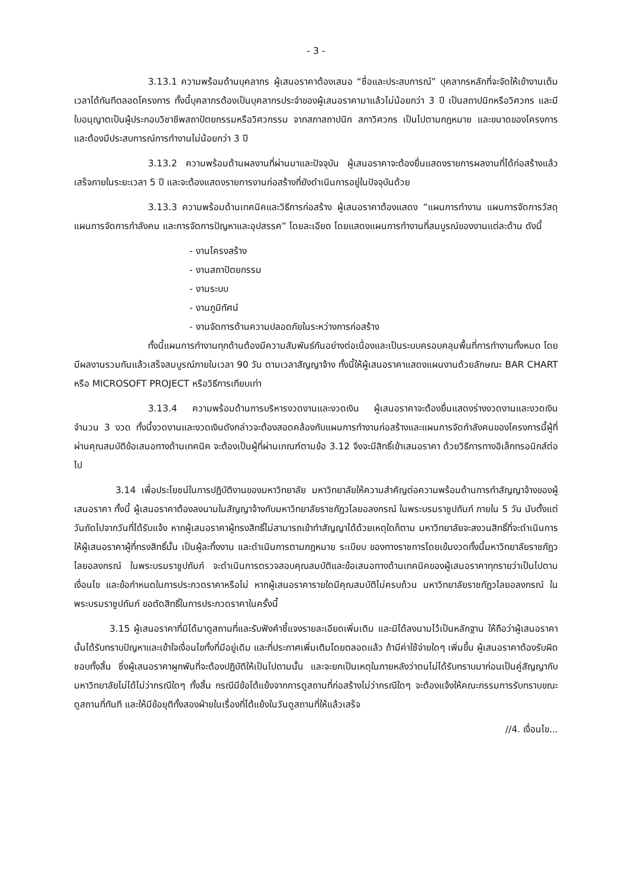- 3 -
3.13.1 ความพร้อมด้านบุคลากร ผู้เสนอราคาต้องเสนอ “ชื่อและประสบการณ์” บุคลากรหลักที่จะจัดให้เข้างานเต็มเวลาได้ทันทีตลอดโครงการ ทั้งนี้บุคลากรต้องเป็นบุคลากรประจำของผู้เสนอราคามาแล้วไม่น้อยกว่า 3 ปี เป็นสถาปนิกหรือวิศวกร และมีใบอนุญาตเป็นผู้ประกอบวิชาชีพสถาปัตยกรรมหรือวิศวกรรม จากสภาสถาปนิก สภาวิศวกร เป็นไปตามกฎหมาย และขนาดของโครงการ และต้องมีประสบการณ์การทำงานไม่น้อยกว่า 3 ปี
3.13.2 ความพร้อมด้านผลงานที่ผ่านมาและปัจจุบัน ผู้เสนอราคาจะต้องยื่นแสดงรายการผลงานที่ได้ก่อสร้างแล้วเสร็จภายในระยะเวลา 5 ปี และจะต้องแสดงรายการงานก่อสร้างที่ยังดำเนินการอยู่ในปัจจุบันด้วย
3.13.3 ความพร้อมด้านเทคนิคและวิธีการก่อสร้าง ผู้เสนอราคาต้องแสดง “แผนการทำงาน แผนการจัดการวัสดุ แผนการจัดการกำลังคน และการจัดการปัญหาและอุปสรรค” โดยละเอียด โดยแสดงแผนการทำงานที่สมบูรณ์ของงานแต่ละด้าน ดังนี้
- งานโครงสร้าง
- งานสถาปัตยกรรม
- งานระบบ
- งานภูมิทัศน์
- งานจัดการด้านความปลอดภัยในระหว่างการก่อสร้าง
ทั้งนี้แผนการทำงานทุกด้านต้องมีความสัมพันธ์กันอย่างต่อเนื่องและเป็นระบบครอบคลุมพื้นที่การทำงานทั้งหมด โดยมีผลงานรวมกันแล้วเสร็จสมบูรณ์ภายในเวลา 90 วัน ตามเวลาสัญญาจ้าง ทั้งนี้ให้ผู้เสนอราคาแสดงแผนงานด้วยลักษณะ BAR CHART หรือ MICROSOFT PROJECT หรือวิธีการเทียบเท่า
3.13.4 ความพร้อมด้านการบริหารงวดงานและงวดเงิน ผู้เสนอราคาจะต้องยื่นแสดงร่างงวดงานและงวดเงิน จำนวน 3 งวด ทั้งนี้งวดงานและงวดเงินดังกล่าวจะต้องสอดคล้องกับแผนการทำงานก่อสร้างและแผนการจัดกำลังคนของโครงการนี้ผู้ที่ผ่านคุณสมบัติข้อเสนอทางด้านเทคนิค จะต้องเป็นผู้ที่ผ่านเกณฑ์ตามข้อ 3.12 จึงจะมีสิทธิ์เข้าเสนอราคา ด้วยวิธีการทางอิเล็กทรอนิกส์ต่อไป
3.14 เพื่อประโยชน์ในการปฏิบัติงานของมหาวิทยาลัย มหาวิทยาลัยให้ความสำคัญต่อความพร้อมด้านการทำสัญญาจ้างของผู้เสนอราคา ทั้งนี้ ผู้เสนอราคาต้องลงนามในสัญญาจ้างกับมหาวิทยาลัยราชภัฏวไลยอลงกรณ์ ในพระบรมราชูปถัมภ์ ภายใน 5 วัน นับตั้งแต่วันถัดไปจากวันที่ได้รับแจ้ง หากผู้เสนอราคาผู้ทรงสิทธิ์ไม่สามารถเข้าทำสัญญาได้ด้วยเหตุใดก็ตาม มหาวิทยาลัยจะสงวนสิทธิ์ที่จะดำเนินการให้ผู้เสนอราคาผู้ที่ทรงสิทธิ์นั้น เป็นผู้ละทิ้งงาน และดำเนินการตามกฎหมาย ระเบียบ ของทางราชการโดยเข้มงวดทั้งนี้มหาวิทยาลัยราชภัฏวไลยอลงกรณ์ ในพระบรมราชูปถัมภ์ จะดำเนินการตรวจสอบคุณสมบัติและข้อเสนอทางด้านเทคนิคของผู้เสนอราคาทุกรายว่าเป็นไปตามเงื่อนไข และข้อกำหนดในการประกวดราคาหรือไม่ หากผู้เสนอราคารายใดมีคุณสมบัติไม่ครบถ้วน มหาวิทยาลัยราชภัฏวไลยอลงกรณ์ ในพระบรมราชูปถัมภ์ ขอตัดสิทธิ์ในการประกวดราคาในครั้งนี้
3.15 ผู้เสนอราคาที่มิได้มาดูสถานที่และรับฟังคำชี้แจงรายละเอียดเพิ่มเติม และมิได้ลงนามไว้เป็นหลักฐาน ให้ถือว่าผู้เสนอราคานั้นได้รับทราบปัญหาและเข้าใจเงื่อนไขทั้งที่มีอยู่เดิม และที่ประกาศเพิ่มเติมโดยตลอดแล้ว ถ้ามีค่าใช้จ่ายใดๆ เพิ่มขึ้น ผู้เสนอราคาต้องรับผิดชอบทั้งสิ้น ซึ่งผู้เสนอราคาผูกพันที่จะต้องปฏิบัติให้เป็นไปตามนั้น และจะยกเป็นเหตุในภายหลังว่าตนไม่ได้รับทราบมาก่อนเป็นคู่สัญญากับมหาวิทยาลัยไม่ได้ไม่ว่ากรณีใดๆ ทั้งสิ้น กรณีมีข้อโต้แย้งจากการดูสถานที่ก่อสร้างไม่ว่ากรณีใดๆ จะต้องแจ้งให้คณะกรรมการรับทราบขณะดูสถานที่ทันที และให้มีข้อยุติทั้งสองฝ่ายในเรื่องที่โต้แย้งในวันดูสถานที่ให้แล้วเสร็จ
//4. เงื่อนไข...